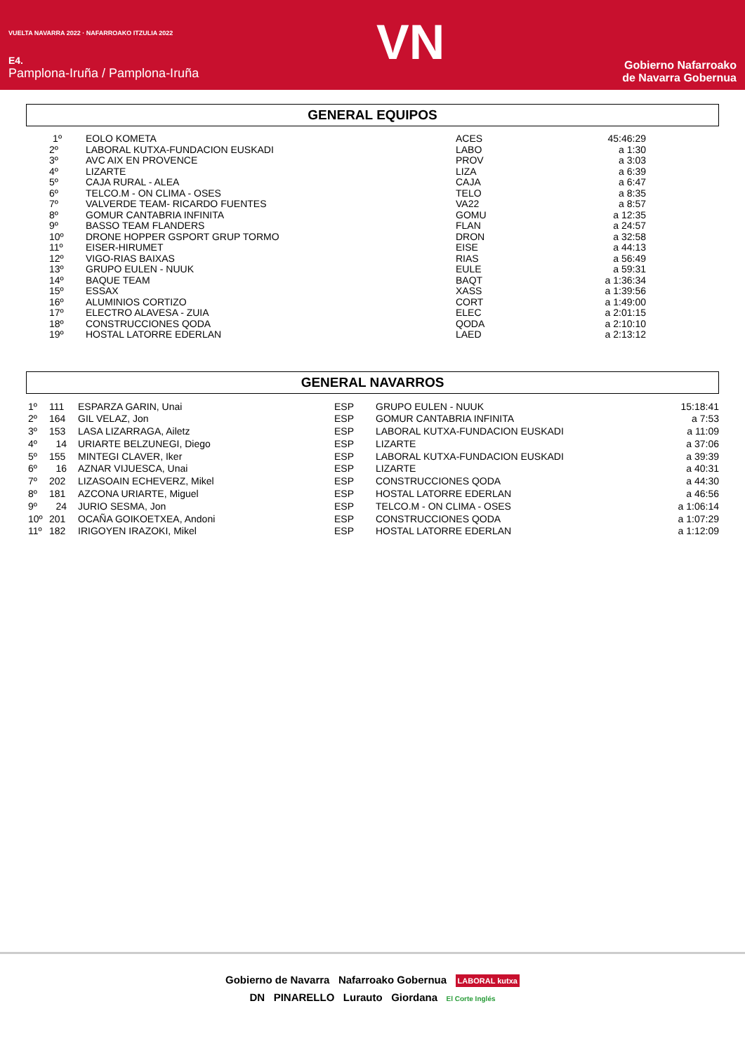VUELTA NAVARRA 2022 · NAFARROAKO ITZULIA 2022
E4.
Pamplona-Iruña / Pamplona-Iruña
VN
Gobierno Nafarroako
de Navarra Gobernua
GENERAL EQUIPOS
| 1º | EOLO KOMETA | ACES | 45:46:29 |
| 2º | LABORAL KUTXA-FUNDACION EUSKADI | LABO | a 1:30 |
| 3º | AVC AIX EN PROVENCE | PROV | a 3:03 |
| 4º | LIZARTE | LIZA | a 6:39 |
| 5º | CAJA RURAL - ALEA | CAJA | a 6:47 |
| 6º | TELCO.M - ON CLIMA - OSES | TELO | a 8:35 |
| 7º | VALVERDE TEAM- RICARDO FUENTES | VA22 | a 8:57 |
| 8º | GOMUR CANTABRIA INFINITA | GOMU | a 12:35 |
| 9º | BASSO TEAM FLANDERS | FLAN | a 24:57 |
| 10º | DRONE HOPPER GSPORT GRUP TORMO | DRON | a 32:58 |
| 11º | EISER-HIRUMET | EISE | a 44:13 |
| 12º | VIGO-RIAS BAIXAS | RIAS | a 56:49 |
| 13º | GRUPO EULEN - NUUK | EULE | a 59:31 |
| 14º | BAQUE TEAM | BAQT | a 1:36:34 |
| 15º | ESSAX | XASS | a 1:39:56 |
| 16º | ALUMINIOS CORTIZO | CORT | a 1:49:00 |
| 17º | ELECTRO ALAVESA - ZUIA | ELEC | a 2:01:15 |
| 18º | CONSTRUCCIONES QODA | QODA | a 2:10:10 |
| 19º | HOSTAL LATORRE EDERLAN | LAED | a 2:13:12 |
GENERAL NAVARROS
| 1º | 111 | ESPARZA GARIN, Unai | ESP | GRUPO EULEN - NUUK | 15:18:41 |
| 2º | 164 | GIL VELAZ, Jon | ESP | GOMUR CANTABRIA INFINITA | a 7:53 |
| 3º | 153 | LASA LIZARRAGA, Ailetz | ESP | LABORAL KUTXA-FUNDACION EUSKADI | a 11:09 |
| 4º | 14 | URIARTE BELZUNEGI, Diego | ESP | LIZARTE | a 37:06 |
| 5º | 155 | MINTEGI CLAVER, Iker | ESP | LABORAL KUTXA-FUNDACION EUSKADI | a 39:39 |
| 6º | 16 | AZNAR VIJUESCA, Unai | ESP | LIZARTE | a 40:31 |
| 7º | 202 | LIZASOAIN ECHEVERZ, Mikel | ESP | CONSTRUCCIONES QODA | a 44:30 |
| 8º | 181 | AZCONA URIARTE, Miguel | ESP | HOSTAL LATORRE EDERLAN | a 46:56 |
| 9º | 24 | JURIO SESMA, Jon | ESP | TELCO.M - ON CLIMA - OSES | a 1:06:14 |
| 10º | 201 | OCAÑA GOIKOETXEA, Andoni | ESP | CONSTRUCCIONES QODA | a 1:07:29 |
| 11º | 182 | IRIGOYEN IRAZOKI, Mikel | ESP | HOSTAL LATORRE EDERLAN | a 1:12:09 |
Gobierno de Navarra Nafarroako Gobernua LABORAL kutxa
DN PINARELLO Lurauto Giordana El Corte Inglés